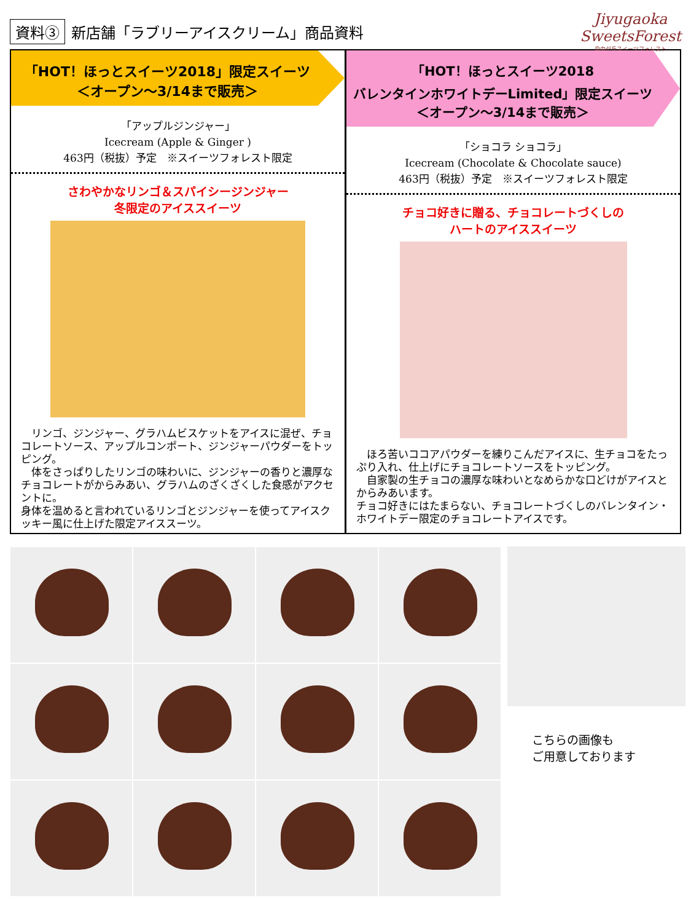資料③ 新店舗「ラブリーアイスクリーム」商品資料
Jiyugaoka
SweetsForest
自由が丘スイーツフォレスト
「HOT！ほっとスイーツ2018」限定スイーツ
＜オープン～3/14まで販売＞
「アップルジンジャー」
Icecream (Apple & Ginger )
463円（税抜）予定　※スイーツフォレスト限定
さわやかなリンゴ＆スパイシージンジャー
冬限定のアイススイーツ
　リンゴ、ジンジャー、グラハムビスケットをアイスに混ぜ、チョコレートソース、アップルコンポート、ジンジャーパウダーをトッピング。
　体をさっぱりしたリンゴの味わいに、ジンジャーの香りと濃厚なチョコレートがからみあい、グラハムのざくざくした食感がアクセントに。
身体を温めると言われているリンゴとジンジャーを使ってアイスクッキー風に仕上げた限定アイススーツ。
「HOT！ほっとスイーツ2018
バレンタインホワイトデーLimited」限定スイーツ
＜オープン～3/14まで販売＞
「ショコラ ショコラ」
Icecream (Chocolate & Chocolate sauce)
463円（税抜）予定　※スイーツフォレスト限定
チョコ好きに贈る、チョコレートづくしの
ハートのアイススイーツ
　ほろ苦いココアパウダーを練りこんだアイスに、生チョコをたっぷり入れ、仕上げにチョコレートソースをトッピング。
　自家製の生チョコの濃厚な味わいとなめらかな口どけがアイスとからみあいます。
チョコ好きにはたまらない、チョコレートづくしのバレンタイン・ホワイトデー限定のチョコレートアイスです。
こちらの画像も
ご用意しております